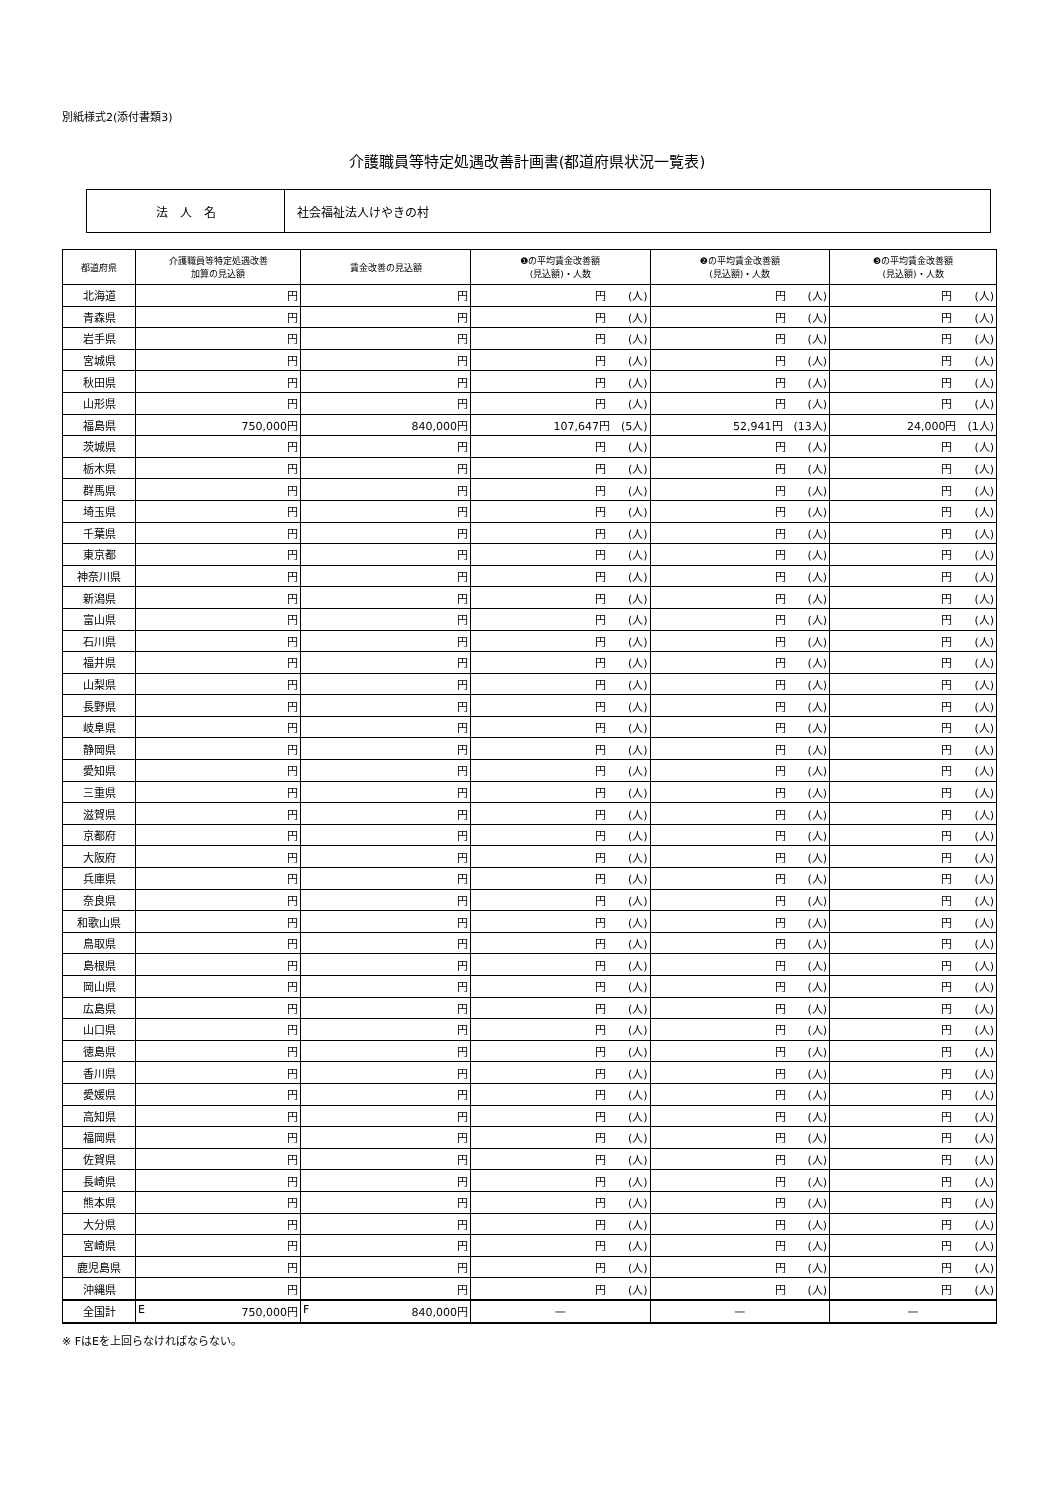別紙様式2(添付書類3)
介護職員等特定処遇改善計画書(都道府県状況一覧表)
| 法 人 名 | 社会福祉法人けやきの村 |
| 都道府県 | 介護職員等特定処遇改善 加算の見込額 | 賃金改善の見込額 | ❶の平均賃金改善額 (見込額)・人数 | ❷の平均賃金改善額 (見込額)・人数 | ❸の平均賃金改善額 (見込額)・人数 |
| --- | --- | --- | --- | --- | --- |
| 北海道 | 円 | 円 | 円 (人) | 円 (人) | 円 (人) |
| 青森県 | 円 | 円 | 円 (人) | 円 (人) | 円 (人) |
| 岩手県 | 円 | 円 | 円 (人) | 円 (人) | 円 (人) |
| 宮城県 | 円 | 円 | 円 (人) | 円 (人) | 円 (人) |
| 秋田県 | 円 | 円 | 円 (人) | 円 (人) | 円 (人) |
| 山形県 | 円 | 円 | 円 (人) | 円 (人) | 円 (人) |
| 福島県 | 750,000円 | 840,000円 | 107,647円 (5人) | 52,941円 (13人) | 24,000円 (1人) |
| 茨城県 | 円 | 円 | 円 (人) | 円 (人) | 円 (人) |
| 栃木県 | 円 | 円 | 円 (人) | 円 (人) | 円 (人) |
| 群馬県 | 円 | 円 | 円 (人) | 円 (人) | 円 (人) |
| 埼玉県 | 円 | 円 | 円 (人) | 円 (人) | 円 (人) |
| 千葉県 | 円 | 円 | 円 (人) | 円 (人) | 円 (人) |
| 東京都 | 円 | 円 | 円 (人) | 円 (人) | 円 (人) |
| 神奈川県 | 円 | 円 | 円 (人) | 円 (人) | 円 (人) |
| 新潟県 | 円 | 円 | 円 (人) | 円 (人) | 円 (人) |
| 富山県 | 円 | 円 | 円 (人) | 円 (人) | 円 (人) |
| 石川県 | 円 | 円 | 円 (人) | 円 (人) | 円 (人) |
| 福井県 | 円 | 円 | 円 (人) | 円 (人) | 円 (人) |
| 山梨県 | 円 | 円 | 円 (人) | 円 (人) | 円 (人) |
| 長野県 | 円 | 円 | 円 (人) | 円 (人) | 円 (人) |
| 岐阜県 | 円 | 円 | 円 (人) | 円 (人) | 円 (人) |
| 静岡県 | 円 | 円 | 円 (人) | 円 (人) | 円 (人) |
| 愛知県 | 円 | 円 | 円 (人) | 円 (人) | 円 (人) |
| 三重県 | 円 | 円 | 円 (人) | 円 (人) | 円 (人) |
| 滋賀県 | 円 | 円 | 円 (人) | 円 (人) | 円 (人) |
| 京都府 | 円 | 円 | 円 (人) | 円 (人) | 円 (人) |
| 大阪府 | 円 | 円 | 円 (人) | 円 (人) | 円 (人) |
| 兵庫県 | 円 | 円 | 円 (人) | 円 (人) | 円 (人) |
| 奈良県 | 円 | 円 | 円 (人) | 円 (人) | 円 (人) |
| 和歌山県 | 円 | 円 | 円 (人) | 円 (人) | 円 (人) |
| 鳥取県 | 円 | 円 | 円 (人) | 円 (人) | 円 (人) |
| 島根県 | 円 | 円 | 円 (人) | 円 (人) | 円 (人) |
| 岡山県 | 円 | 円 | 円 (人) | 円 (人) | 円 (人) |
| 広島県 | 円 | 円 | 円 (人) | 円 (人) | 円 (人) |
| 山口県 | 円 | 円 | 円 (人) | 円 (人) | 円 (人) |
| 徳島県 | 円 | 円 | 円 (人) | 円 (人) | 円 (人) |
| 香川県 | 円 | 円 | 円 (人) | 円 (人) | 円 (人) |
| 愛媛県 | 円 | 円 | 円 (人) | 円 (人) | 円 (人) |
| 高知県 | 円 | 円 | 円 (人) | 円 (人) | 円 (人) |
| 福岡県 | 円 | 円 | 円 (人) | 円 (人) | 円 (人) |
| 佐賀県 | 円 | 円 | 円 (人) | 円 (人) | 円 (人) |
| 長崎県 | 円 | 円 | 円 (人) | 円 (人) | 円 (人) |
| 熊本県 | 円 | 円 | 円 (人) | 円 (人) | 円 (人) |
| 大分県 | 円 | 円 | 円 (人) | 円 (人) | 円 (人) |
| 宮崎県 | 円 | 円 | 円 (人) | 円 (人) | 円 (人) |
| 鹿児島県 | 円 | 円 | 円 (人) | 円 (人) | 円 (人) |
| 沖縄県 | 円 | 円 | 円 (人) | 円 (人) | 円 (人) |
| 全国計 | E 750,000円 | F 840,000円 | — | — | — |
※ FはEを上回らなければならない。